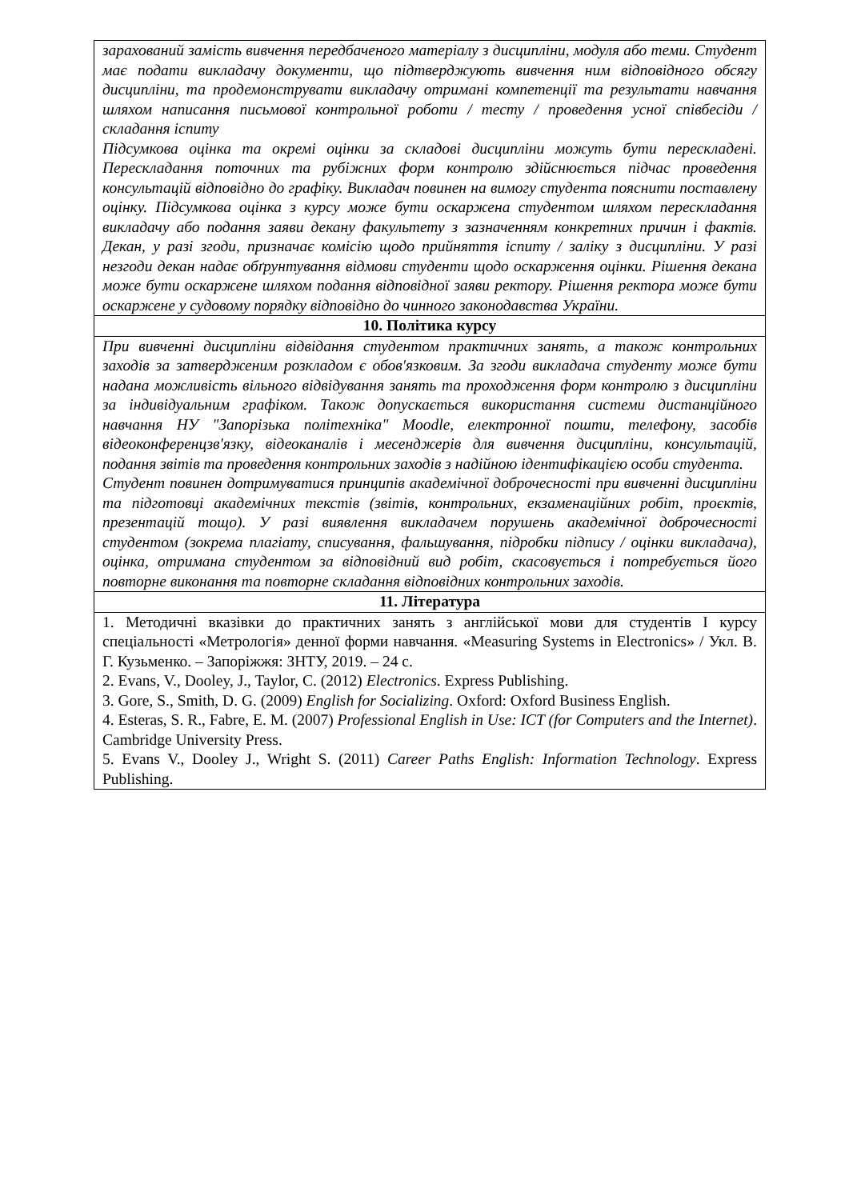| зарахований замість вивчення передбаченого матеріалу з дисципліни, модуля або теми. Студент має подати викладачу документи, що підтверджують вивчення ним відповідного обсягу дисципліни, та продемонструвати викладачу отримані компетенції та результати навчання шляхом написання письмової контрольної роботи / тесту / проведення усної співбесіди / складання іспиту Підсумкова оцінка та окремі оцінки за складові дисципліни можуть бути перескладені. Перескладання поточних та рубіжних форм контролю здійснюється підчас проведення консультацій відповідно до графіку. Викладач повинен на вимогу студента пояснити поставлену оцінку. Підсумкова оцінка з курсу може бути оскаржена студентом шляхом перескладання викладачу або подання заяви декану факультету з зазначенням конкретних причин і фактів. Декан, у разі згоди, призначає комісію щодо прийняття іспиту / заліку з дисципліни. У разі незгоди декан надає обґрунтування відмови студенти щодо оскарження оцінки. Рішення декана може бути оскаржене шляхом подання відповідної заяви ректору. Рішення ректора може бути оскаржене у судовому порядку відповідно до чинного законодавства України. |
| 10. Політика курсу |
| При вивченні дисципліни відвідання студентом практичних занять, а також контрольних заходів за затвердженим розкладом є обов'язковим. За згоди викладача студенту може бути надана можливість вільного відвідування занять та проходження форм контролю з дисципліни за індивідуальним графіком. Також допускається використання системи дистанційного навчання НУ "Запорізька політехніка" Moodle, електронної пошти, телефону, засобів відеоконференцзв'язку, відеоканалів і месенджерів для вивчення дисципліни, консультацій, подання звітів та проведення контрольних заходів з надійною ідентифікацією особи студента. Студент повинен дотримуватися принципів академічної доброчесності при вивченні дисципліни та підготовці академічних текстів (звітів, контрольних, екзаменаційних робіт, проєктів, презентацій тощо). У разі виявлення викладачем порушень академічної доброчесності студентом (зокрема плагіату, списування, фальшування, підробки підпису / оцінки викладача), оцінка, отримана студентом за відповідний вид робіт, скасовується і потребується його повторне виконання та повторне складання відповідних контрольних заходів. |
| 11. Література |
| 1. Методичні вказівки до практичних занять з англійської мови для студентів І курсу спеціальності «Метрологія» денної форми навчання. «Measuring Systems in Electronics» / Укл. В. Г. Кузьменко. – Запоріжжя: ЗНТУ, 2019. – 24 с. 2. Evans, V., Dooley, J., Taylor, C. (2012) Electronics . Express Publishing. 3. Gore, S., Smith, D. G. (2009) English for Socializing . Oxford: Oxford Business English. 4. Esteras, S. R., Fabre, E. M. (2007) Professional English in Use: ICT (for Computers and the Internet) . Cambridge University Press. 5. Evans V., Dooley J., Wright S. (2011) Career Paths English: Information Technology . Express Publishing. |